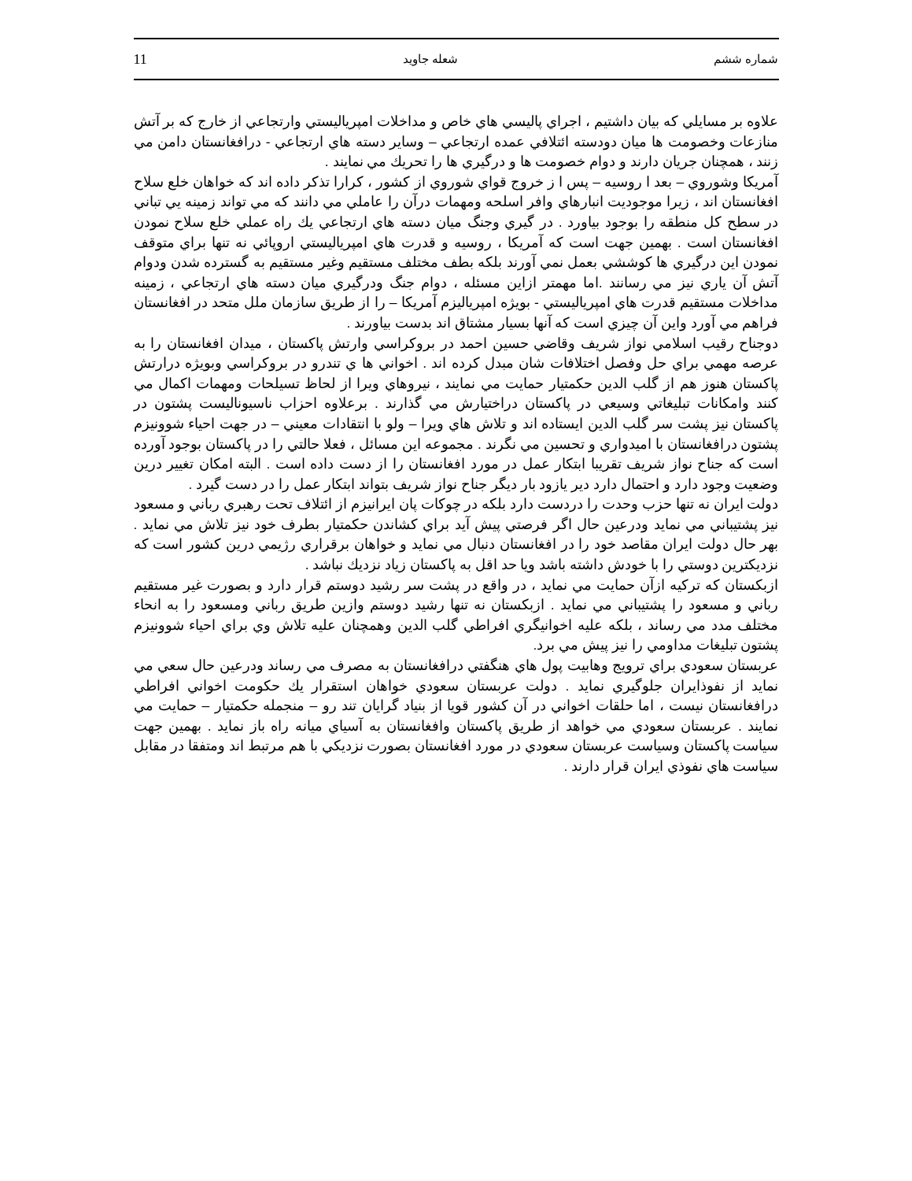11 شعله جاويد شماره ششم
علاوه بر مسايلي كه بيان داشتيم ، اجراي پاليسي هاي خاص و مداخلات امپرياليستي وارتجاعي از خارج كه بر آتش منازعات وخصومت ها ميان دودسته ائتلافي عمده ارتجاعي – وساير دسته هاي ارتجاعي - درافغانستان دامن مي زنند ، همچنان جريان دارند و دوام خصومت ها و درگيري ها را تحريك مي نمايند .
آمريكا وشوروي – بعد ا روسيه – پس ا ز خروج قواي شوروي از كشور ، كرارا تذكر داده اند كه خواهان خلع سلاح افغانستان اند ، زيرا موجوديت انبارهاي وافر اسلحه ومهمات درآن را عاملي مي دانند كه مي تواند زمينه يي تباني در سطح كل منطقه را بوجود بياورد . در گيري وجنگ ميان دسته هاي ارتجاعي يك راه عملي خلع سلاح نمودن افغانستان است . بهمين جهت است كه آمريكا ، روسيه و قدرت هاي امپرياليستي اروپائي نه تنها براي متوقف نمودن اين درگيري ها كوششي بعمل نمي آورند بلكه بطف مختلف مستقيم وغير مستقيم به گسترده شدن ودوام آتش آن ياري نيز مي رسانند .اما مهمتر ازاين مسئله ، دوام جنگ ودرگيري ميان دسته هاي ارتجاعي ، زمينه مداخلات مستقيم قدرت هاي امپرياليستي - بويژه امپرياليزم آمريكا – را از طريق سازمان ملل متحد در افغانستان فراهم مي آورد واين آن چيزي است كه آنها بسيار مشتاق اند بدست بياورند .
دوجناح رقيب اسلامي نواز شريف وقاضي حسين احمد در بروكراسي وارتش پاكستان ، ميدان افغانستان را به عرصه مهمي براي حل وفصل اختلافات شان مبدل كرده اند . اخواني ها ي تندرو در بروكراسي وبويژه درارتش پاكستان هنوز هم از گلب الدين حكمتيار حمايت مي نمايند ، نيروهاي ويرا از لحاظ تسيلحات ومهمات اكمال مي كنند وامكانات تبليغاتي وسيعي در پاكستان دراختيارش مي گذارند . برعلاوه احزاب ناسيوناليست پشتون در پاكستان نيز پشت سر گلب الدين ايستاده اند و تلاش هاي ويرا – ولو با انتقادات معيني – در جهت احياء شوونيزم پشتون درافغانستان با اميدواري و تحسين مي نگرند . مجموعه اين مسائل ، فعلا حالتي را در پاكستان بوجود آورده است كه جناح نواز شريف تقريبا ابتكار عمل در مورد افغانستان را از دست داده است . البته امكان تغيير درين وضعيت وجود دارد و احتمال دارد دير يازود بار ديگر جناح نواز شريف بتواند ابتكار عمل را در دست گيرد .
دولت ايران نه تنها حزب وحدت را دردست دارد بلكه در چوكات پان ايرانيزم از ائتلاف تحت رهبري رباني و مسعود نيز پشتيباني مي نمايد ودرعين حال اگر فرصتي پيش آيد براي كشاندن حكمتيار بطرف خود نيز تلاش مي نمايد . بهر حال دولت ايران مقاصد خود را در افغانستان دنبال مي نمايد و خواهان برقراري رژيمي درين كشور است كه نزديكترين دوستي را با خودش داشته باشد ويا حد اقل به پاكستان زياد نزديك نباشد .
ازبكستان كه تركيه ازآن حمايت مي نمايد ، در واقع در پشت سر رشيد دوستم قرار دارد و بصورت غير مستقيم رباني و مسعود را پشتيباني مي نمايد . ازبكستان نه تنها رشيد دوستم وازين طريق رباني ومسعود را به انحاء مختلف مدد مي رساند ، بلكه عليه اخوانيگري افراطي گلب الدين وهمچنان عليه تلاش وي براي احياء شوونيزم پشتون تبليغات مداومي را نيز پيش مي برد.
عربستان سعودي براي ترويج وهابيت پول هاي هنگفتي درافغانستان به مصرف مي رساند ودرعين حال سعي مي نمايد از نفوذايران جلوگيري نمايد . دولت عربستان سعودي خواهان استقرار يك حكومت اخواني افراطي درافغانستان نيست ، اما حلقات اخواني در آن كشور قويا از بنياد گرايان تند رو – منجمله حكمتيار – حمايت مي نمايند . عربستان سعودي مي خواهد از طريق پاكستان وافغانستان به آسياي ميانه راه باز نمايد . بهمين جهت سياست پاكستان وسياست عربستان سعودي در مورد افغانستان بصورت نزديكي با هم مرتبط اند ومتفقا در مقابل سياست هاي نفوذي ايران قرار دارند .